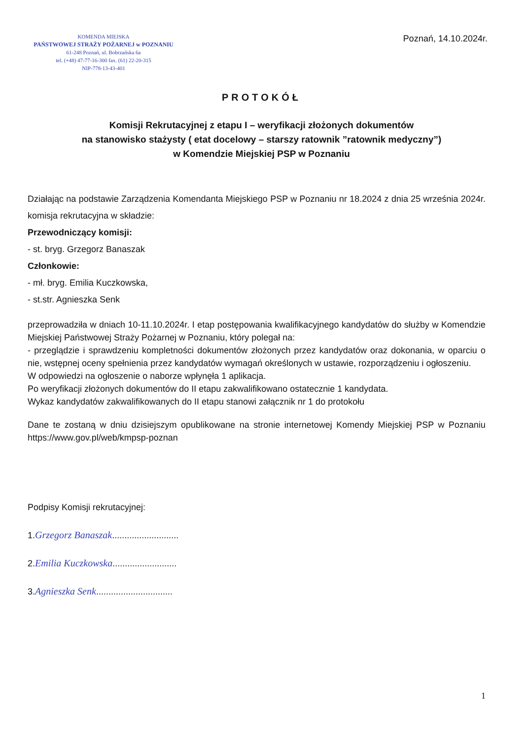KOMENDA MIEJSKA
PAŃSTWOWEJ STRAŻY POŻARNEJ w POZNANIU
61-248 Poznań, ul. Bobrzańska 6a
tel. (+48) 47-77-16-300 fax. (61) 22-20-315
NIP-778-13-43-401
Poznań, 14.10.2024r.
PROTOKÓŁ
Komisji Rekrutacyjnej z etapu I – weryfikacji złożonych dokumentów
na stanowisko stażysty ( etat docelowy – starszy ratownik ”ratownik medyczny”)
w Komendzie Miejskiej PSP w Poznaniu
Działając na podstawie Zarządzenia Komendanta Miejskiego PSP w Poznaniu nr 18.2024 z dnia 25 września 2024r. komisja rekrutacyjna w składzie:
Przewodniczący komisji:
- st. bryg. Grzegorz Banaszak
Członkowie:
- mł. bryg. Emilia Kuczkowska,
- st.str. Agnieszka Senk
przeprowadziła w dniach 10-11.10.2024r. I etap postępowania kwalifikacyjnego kandydatów do służby w Komendzie Miejskiej Państwowej Straży Pożarnej w Poznaniu, który polegał na:
- przeglądzie i sprawdzeniu kompletności dokumentów złożonych przez kandydatów oraz dokonania, w oparciu o nie, wstępnej oceny spełnienia przez kandydatów wymagań określonych w ustawie, rozporządzeniu i ogłoszeniu.
W odpowiedzi na ogłoszenie o naborze wpłynęła 1 aplikacja.
Po weryfikacji złożonych dokumentów do II etapu zakwalifikowano ostatecznie 1 kandydata.
Wykaz kandydatów zakwalifikowanych do II etapu stanowi załącznik nr 1 do protokołu
Dane te zostaną w dniu dzisiejszym opublikowane na stronie internetowej Komendy Miejskiej PSP w Poznaniu https://www.gov.pl/web/kmpsp-poznan
Podpisy Komisji rekrutacyjnej:
1.Grzegorz Banaszak...........................
2.Emilia Kuczkowska..........................
3.Agnieszka Senk...............................
1